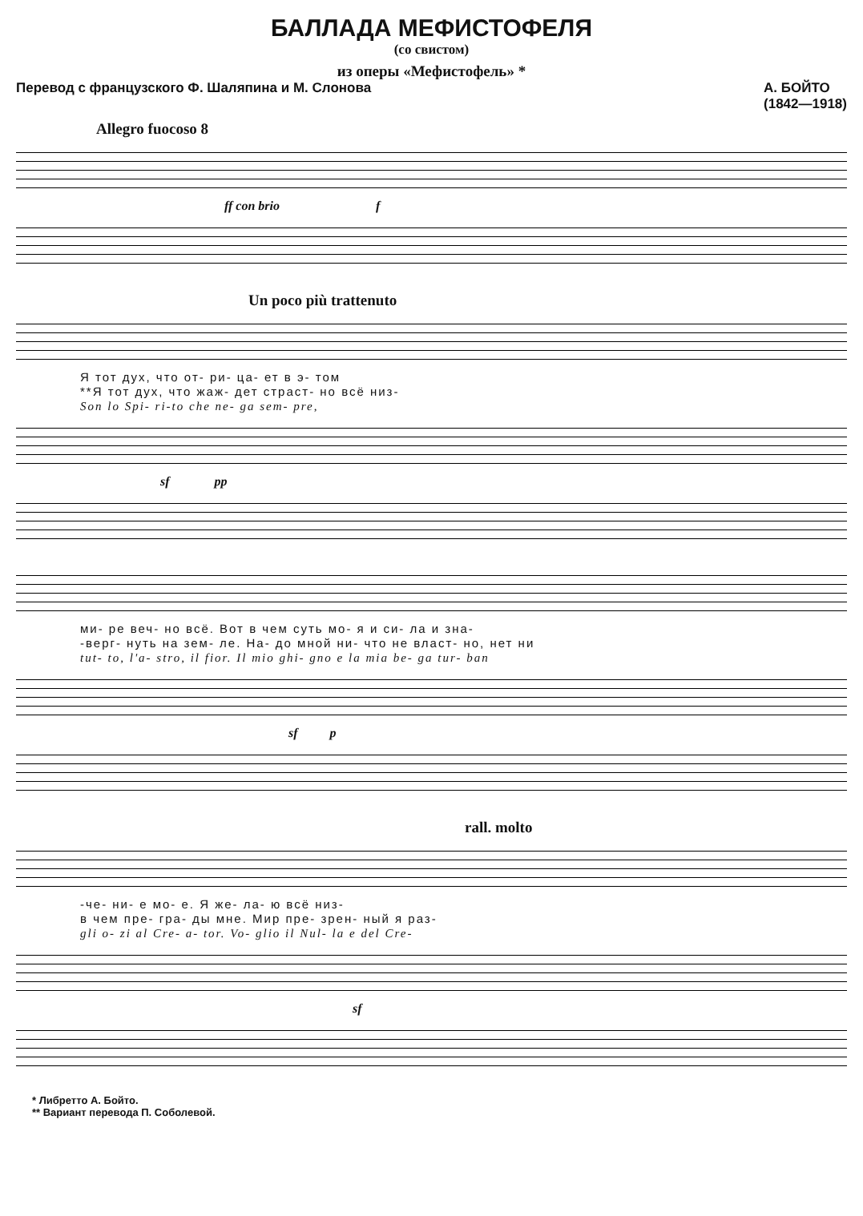БАЛЛАДА МЕФИСТОФЕЛЯ
(со свистом)
из оперы «Мефистофель» *
Перевод с французского Ф. Шаляпина и М. Слонова А. БОЙТО
(1842—1918)
Allegro fuocoso 8
ff con brio f
Un poco più trattenuto
Я тот дух, что от- ри- ца- ет в э- том
**Я тот дух, что жаж- дет страст- но всё низ-
Son lo Spi- ri-to che ne- ga sem- pre,
sf pp
ми- ре веч- но всё. Вот в чем суть мо- я и си- ла и зна-
-верг- нуть на зем- ле. На- до мной ни- что не власт- но, нет ни
tut- to, l'a- stro, il fior. Il mio ghi- gno e la mia be- ga tur- ban
sf p
rall. molto
-че- ни- е мо- е. Я же- ла- ю всё низ-
в чем пре- гра- ды мне. Мир пре- зрен- ный я раз-
gli o- zi al Cre- a- tor. Vo- glio il Nul- la e del Cre-
sf
* Либретто А. Бойто.
** Вариант перевода П. Соболевой.